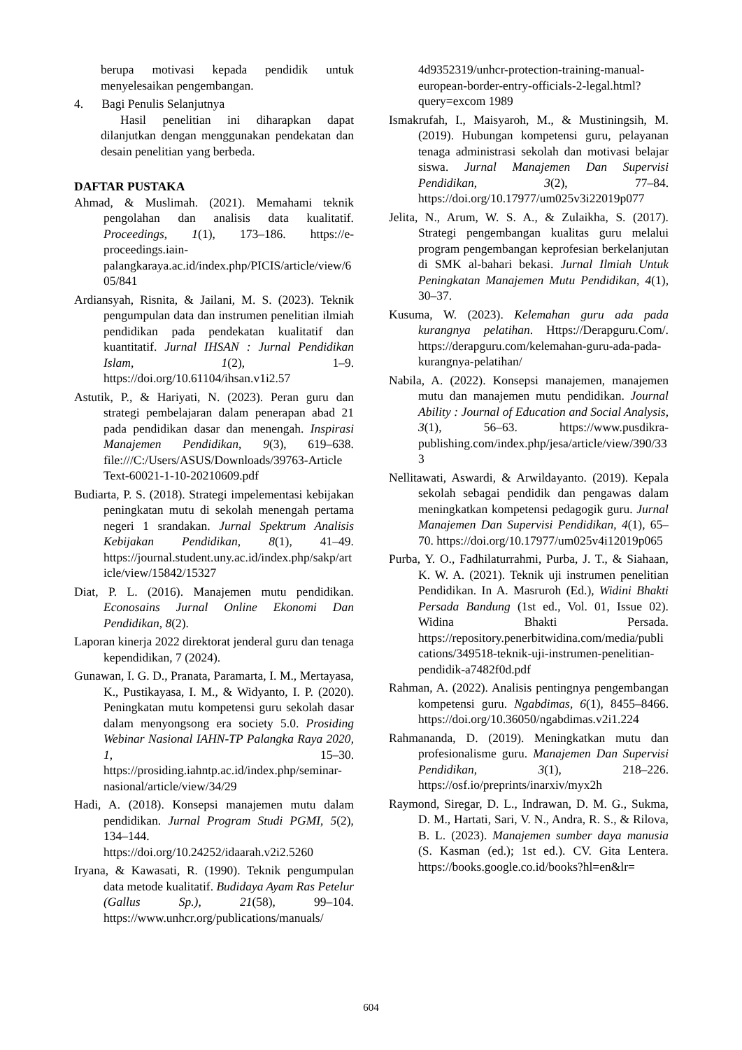berupa motivasi kepada pendidik untuk menyelesaikan pengembangan.
4. Bagi Penulis Selanjutnya
Hasil penelitian ini diharapkan dapat dilanjutkan dengan menggunakan pendekatan dan desain penelitian yang berbeda.
DAFTAR PUSTAKA
Ahmad, & Muslimah. (2021). Memahami teknik pengolahan dan analisis data kualitatif. Proceedings, 1(1), 173–186. https://e-proceedings.iain-palangkaraya.ac.id/index.php/PICIS/article/view/605/841
Ardiansyah, Risnita, & Jailani, M. S. (2023). Teknik pengumpulan data dan instrumen penelitian ilmiah pendidikan pada pendekatan kualitatif dan kuantitatif. Jurnal IHSAN : Jurnal Pendidikan Islam, 1(2), 1–9. https://doi.org/10.61104/ihsan.v1i2.57
Astutik, P., & Hariyati, N. (2023). Peran guru dan strategi pembelajaran dalam penerapan abad 21 pada pendidikan dasar dan menengah. Inspirasi Manajemen Pendidikan, 9(3), 619–638. file:///C:/Users/ASUS/Downloads/39763-Article Text-60021-1-10-20210609.pdf
Budiarta, P. S. (2018). Strategi impelementasi kebijakan peningkatan mutu di sekolah menengah pertama negeri 1 srandakan. Jurnal Spektrum Analisis Kebijakan Pendidikan, 8(1), 41–49. https://journal.student.uny.ac.id/index.php/sakp/article/view/15842/15327
Diat, P. L. (2016). Manajemen mutu pendidikan. Econosains Jurnal Online Ekonomi Dan Pendidikan, 8(2).
Laporan kinerja 2022 direktorat jenderal guru dan tenaga kependidikan, 7 (2024).
Gunawan, I. G. D., Pranata, Paramarta, I. M., Mertayasa, K., Pustikayasa, I. M., & Widyanto, I. P. (2020). Peningkatan mutu kompetensi guru sekolah dasar dalam menyongsong era society 5.0. Prosiding Webinar Nasional IAHN-TP Palangka Raya 2020, 1, 15–30. https://prosiding.iahntp.ac.id/index.php/seminar-nasional/article/view/34/29
Hadi, A. (2018). Konsepsi manajemen mutu dalam pendidikan. Jurnal Program Studi PGMI, 5(2), 134–144. https://doi.org/10.24252/idaarah.v2i2.5260
Iryana, & Kawasati, R. (1990). Teknik pengumpulan data metode kualitatif. Budidaya Ayam Ras Petelur (Gallus Sp.), 21(58), 99–104. https://www.unhcr.org/publications/manuals/
4d9352319/unhcr-protection-training-manual-european-border-entry-officials-2-legal.html?query=excom 1989
Ismakrufah, I., Maisyaroh, M., & Mustiningsih, M. (2019). Hubungan kompetensi guru, pelayanan tenaga administrasi sekolah dan motivasi belajar siswa. Jurnal Manajemen Dan Supervisi Pendidikan, 3(2), 77–84. https://doi.org/10.17977/um025v3i22019p077
Jelita, N., Arum, W. S. A., & Zulaikha, S. (2017). Strategi pengembangan kualitas guru melalui program pengembangan keprofesian berkelanjutan di SMK al-bahari bekasi. Jurnal Ilmiah Untuk Peningkatan Manajemen Mutu Pendidikan, 4(1), 30–37.
Kusuma, W. (2023). Kelemahan guru ada pada kurangnya pelatihan. Https://Derapguru.Com/. https://derapguru.com/kelemahan-guru-ada-pada-kurangnya-pelatihan/
Nabila, A. (2022). Konsepsi manajemen, manajemen mutu dan manajemen mutu pendidikan. Journal Ability : Journal of Education and Social Analysis, 3(1), 56–63. https://www.pusdikra-publishing.com/index.php/jesa/article/view/390/333
Nellitawati, Aswardi, & Arwildayanto. (2019). Kepala sekolah sebagai pendidik dan pengawas dalam meningkatkan kompetensi pedagogik guru. Jurnal Manajemen Dan Supervisi Pendidikan, 4(1), 65–70. https://doi.org/10.17977/um025v4i12019p065
Purba, Y. O., Fadhilaturrahmi, Purba, J. T., & Siahaan, K. W. A. (2021). Teknik uji instrumen penelitian Pendidikan. In A. Masruroh (Ed.), Widini Bhakti Persada Bandung (1st ed., Vol. 01, Issue 02). Widina Bhakti Persada. https://repository.penerbitwidina.com/media/publications/349518-teknik-uji-instrumen-penelitian-pendidik-a7482f0d.pdf
Rahman, A. (2022). Analisis pentingnya pengembangan kompetensi guru. Ngabdimas, 6(1), 8455–8466. https://doi.org/10.36050/ngabdimas.v2i1.224
Rahmananda, D. (2019). Meningkatkan mutu dan profesionalisme guru. Manajemen Dan Supervisi Pendidikan, 3(1), 218–226. https://osf.io/preprints/inarxiv/myx2h
Raymond, Siregar, D. L., Indrawan, D. M. G., Sukma, D. M., Hartati, Sari, V. N., Andra, R. S., & Rilova, B. L. (2023). Manajemen sumber daya manusia (S. Kasman (ed.); 1st ed.). CV. Gita Lentera. https://books.google.co.id/books?hl=en&lr=
604